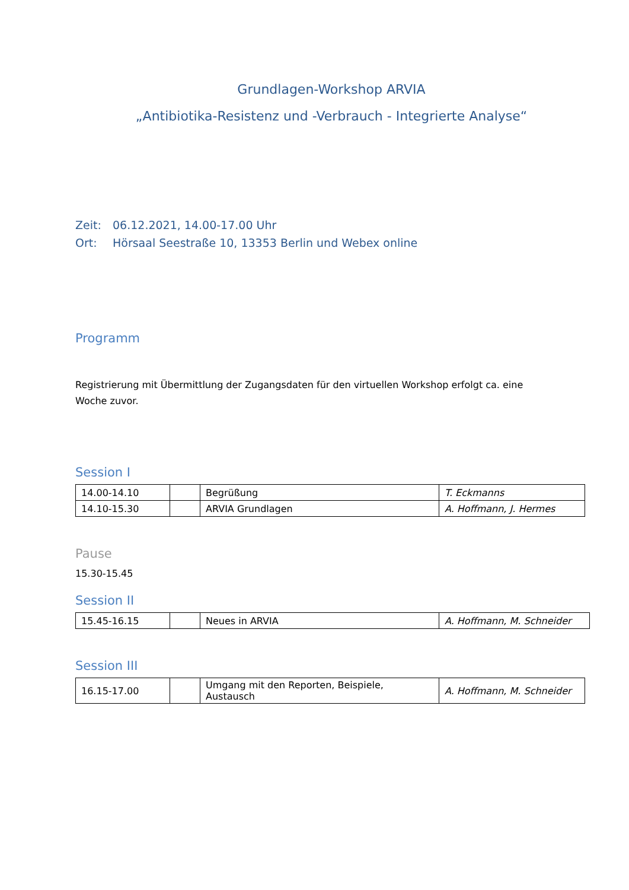Grundlagen-Workshop ARVIA
„Antibiotika-Resistenz und -Verbrauch - Integrierte Analyse“
Zeit: 06.12.2021, 14.00-17.00 Uhr
Ort: Hörsaal Seestraße 10, 13353 Berlin und Webex online
Programm
Registrierung mit Übermittlung der Zugangsdaten für den virtuellen Workshop erfolgt ca. eine
Woche zuvor.
Session I
| 14.00-14.10 | | Begrüßung | T. Eckmanns |
| 14.10-15.30 | | ARVIA Grundlagen | A. Hoffmann, J. Hermes |
Pause
15.30-15.45
Session II
| 15.45-16.15 | | Neues in ARVIA | A. Hoffmann, M. Schneider |
Session III
| 16.15-17.00 | | Umgang mit den Reporten, Beispiele, Austausch | A. Hoffmann, M. Schneider |